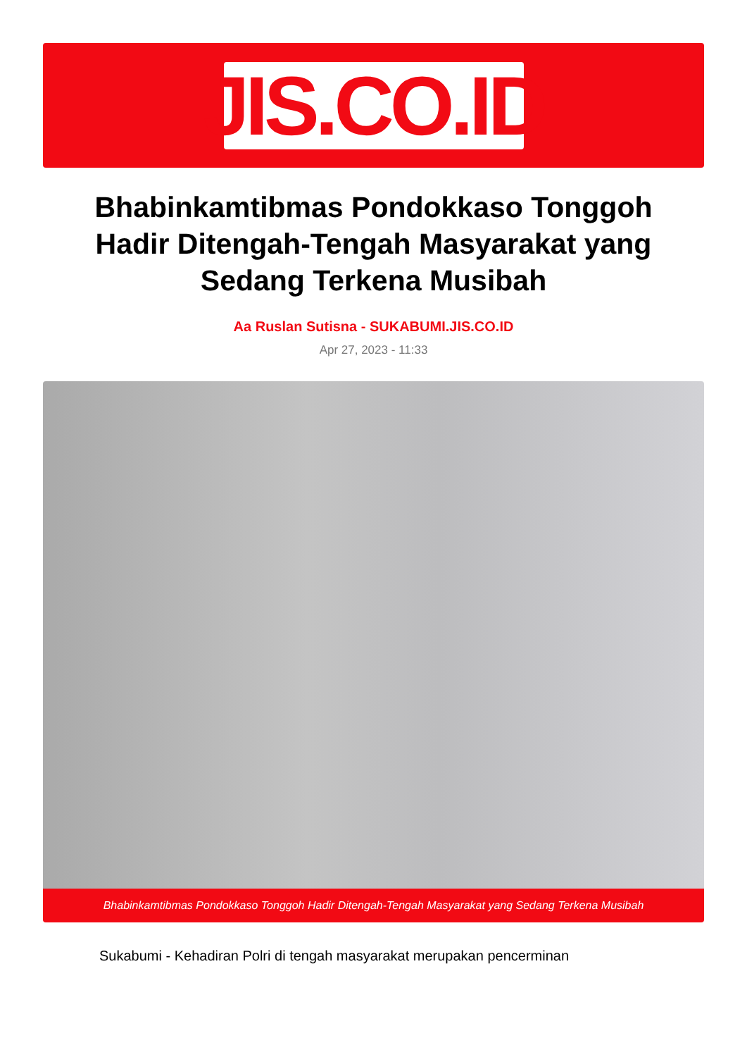JIS.CO.ID
Bhabinkamtibmas Pondokkaso Tonggoh Hadir Ditengah-Tengah Masyarakat yang Sedang Terkena Musibah
Aa Ruslan Sutisna - SUKABUMI.JIS.CO.ID
Apr 27, 2023 - 11:33
Bhabinkamtibmas Pondokkaso Tonggoh Hadir Ditengah-Tengah Masyarakat yang Sedang Terkena Musibah
Sukabumi - Kehadiran Polri di tengah masyarakat merupakan pencerminan